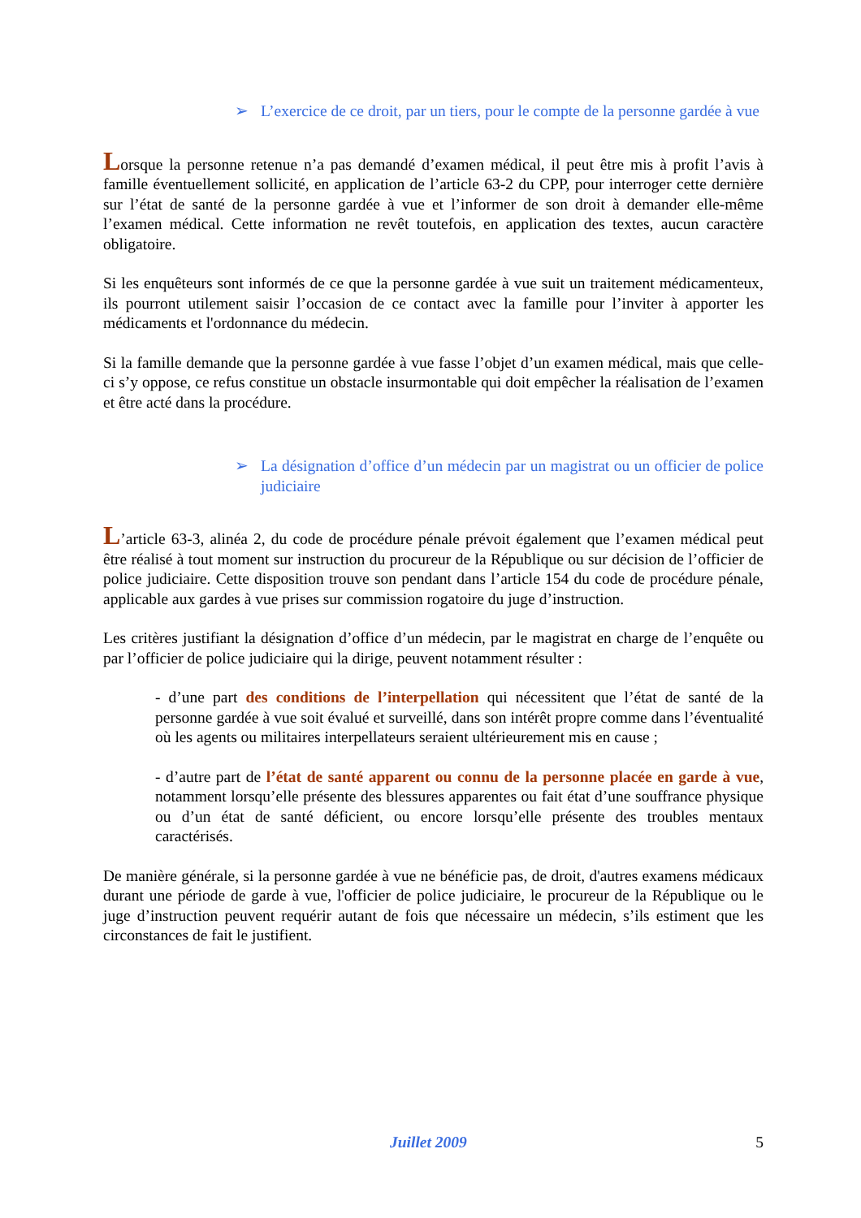➢ L’exercice de ce droit, par un tiers, pour le compte de la personne gardée à vue
Lorsque la personne retenue n’a pas demandé d’examen médical, il peut être mis à profit l’avis à famille éventuellement sollicité, en application de l’article 63-2 du CPP, pour interroger cette dernière sur l’état de santé de la personne gardée à vue et l’informer de son droit à demander elle-même l’examen médical. Cette information ne revêt toutefois, en application des textes, aucun caractère obligatoire.
Si les enquêteurs sont informés de ce que la personne gardée à vue suit un traitement médicamenteux, ils pourront utilement saisir l’occasion de ce contact avec la famille pour l’inviter à apporter les médicaments et l'ordonnance du médecin.
Si la famille demande que la personne gardée à vue fasse l’objet d’un examen médical, mais que celle-ci s’y oppose, ce refus constitue un obstacle insurmontable qui doit empêcher la réalisation de l’examen et être acté dans la procédure.
➢ La désignation d’office d’un médecin par un magistrat ou un officier de police judiciaire
L’article 63-3, alinéa 2, du code de procédure pénale prévoit également que l’examen médical peut être réalisé à tout moment sur instruction du procureur de la République ou sur décision de l’officier de police judiciaire. Cette disposition trouve son pendant dans l’article 154 du code de procédure pénale, applicable aux gardes à vue prises sur commission rogatoire du juge d’instruction.
Les critères justifiant la désignation d’office d’un médecin, par le magistrat en charge de l’enquête ou par l’officier de police judiciaire qui la dirige, peuvent notamment résulter :
- d’une part des conditions de l’interpellation qui nécessitent que l’état de santé de la personne gardée à vue soit évalué et surveillé, dans son intérêt propre comme dans l’éventualité où les agents ou militaires interpellateurs seraient ultérieurement mis en cause ;
- d’autre part de l’état de santé apparent ou connu de la personne placée en garde à vue, notamment lorsqu’elle présente des blessures apparentes ou fait état d’une souffrance physique ou d’un état de santé déficient, ou encore lorsqu’elle présente des troubles mentaux caractérisés.
De manière générale, si la personne gardée à vue ne bénéficie pas, de droit, d'autres examens médicaux durant une période de garde à vue, l'officier de police judiciaire, le procureur de la République ou le juge d’instruction peuvent requérir autant de fois que nécessaire un médecin, s’ils estiment que les circonstances de fait le justifient.
Juillet 2009 5